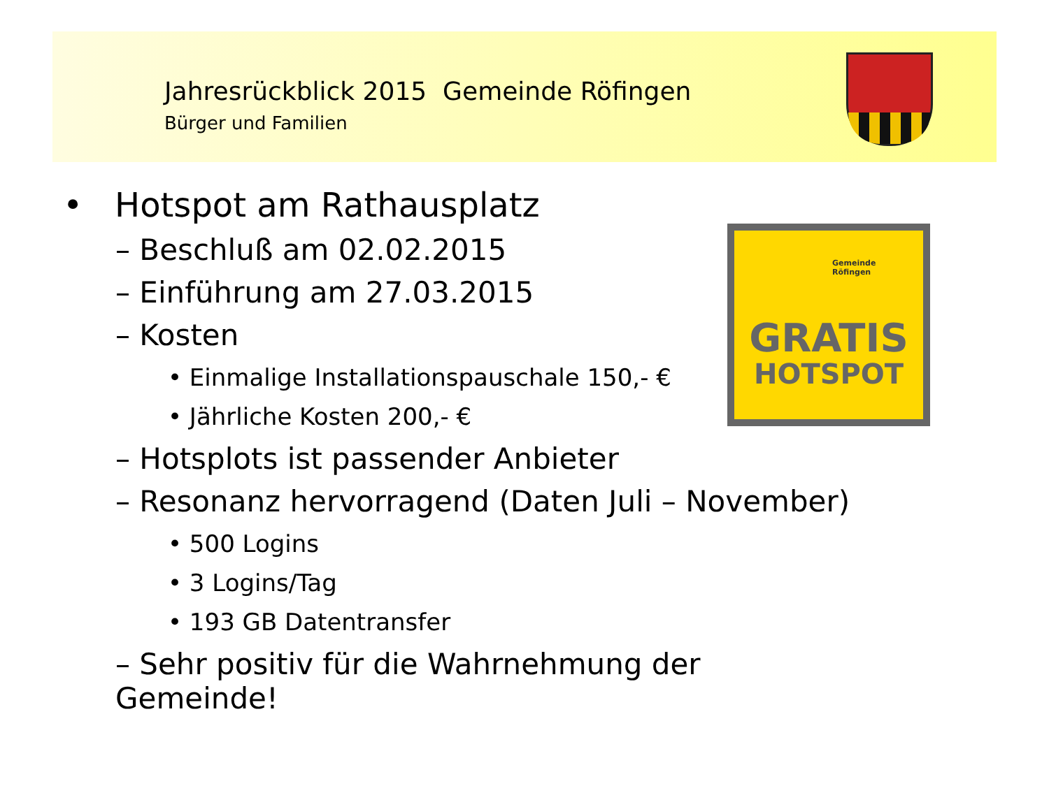Jahresrückblick 2015 Gemeinde Röfingen
Bürger und Familien
• Hotspot am Rathausplatz
– Beschluß am 02.02.2015
– Einführung am 27.03.2015
– Kosten
• Einmalige Installationspauschale 150,- €
• Jährliche Kosten 200,- €
– Hotsplots ist passender Anbieter
– Resonanz hervorragend (Daten Juli – November)
• 500 Logins
• 3 Logins/Tag
• 193 GB Datentransfer
– Sehr positiv für die Wahrnehmung der Gemeinde!
Gemeinde
Röfingen
GRATIS
HOTSPOT